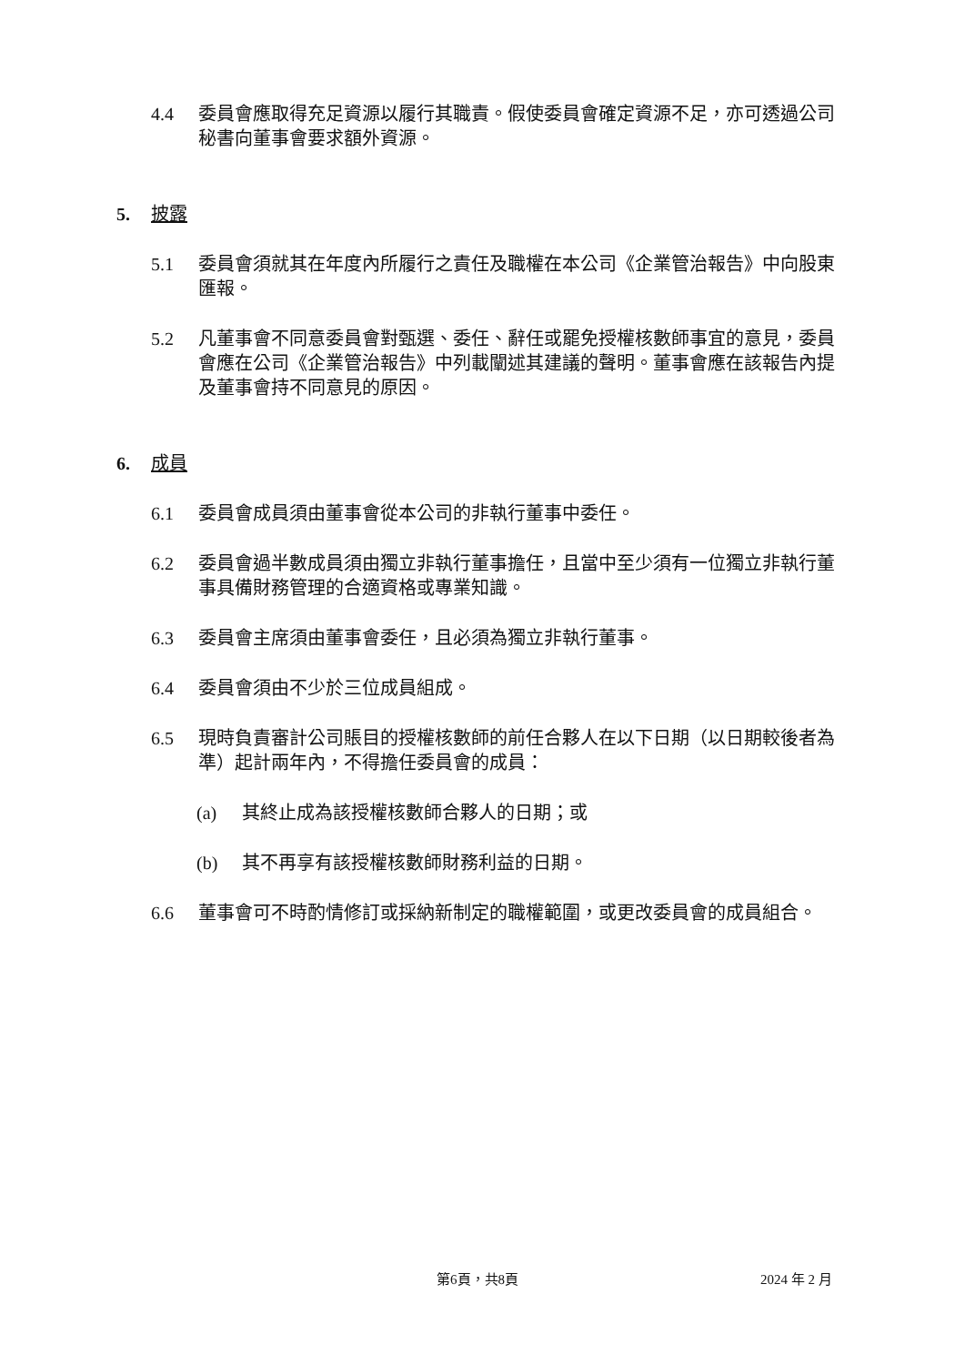4.4 委員會應取得充足資源以履行其職責。假使委員會確定資源不足，亦可透過公司秘書向董事會要求額外資源。
5. 披露
5.1 委員會須就其在年度內所履行之責任及職權在本公司《企業管治報告》中向股東匯報。
5.2 凡董事會不同意委員會對甄選、委任、辭任或罷免授權核數師事宜的意見，委員會應在公司《企業管治報告》中列載闡述其建議的聲明。董事會應在該報告內提及董事會持不同意見的原因。
6. 成員
6.1 委員會成員須由董事會從本公司的非執行董事中委任。
6.2 委員會過半數成員須由獨立非執行董事擔任，且當中至少須有一位獨立非執行董事具備財務管理的合適資格或專業知識。
6.3 委員會主席須由董事會委任，且必須為獨立非執行董事。
6.4 委員會須由不少於三位成員組成。
6.5 現時負責審計公司賬目的授權核數師的前任合夥人在以下日期（以日期較後者為準）起計兩年內，不得擔任委員會的成員：
(a) 其終止成為該授權核數師合夥人的日期；或
(b) 其不再享有該授權核數師財務利益的日期。
6.6 董事會可不時酌情修訂或採納新制定的職權範圍，或更改委員會的成員組合。
第6頁，共8頁 2024 年 2 月